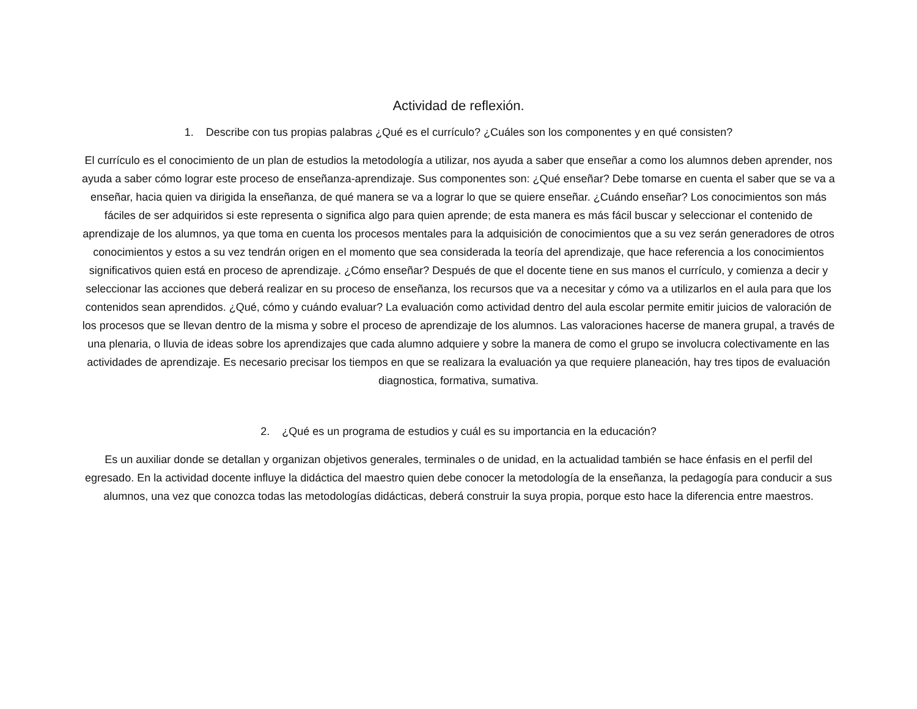Actividad de reflexión.
1. Describe con tus propias palabras ¿Qué es el currículo? ¿Cuáles son los componentes y en qué consisten?
El currículo es el conocimiento de un plan de estudios la metodología a utilizar, nos ayuda a saber que enseñar a como los alumnos deben aprender, nos ayuda a saber cómo lograr este proceso de enseñanza-aprendizaje. Sus componentes son: ¿Qué enseñar? Debe tomarse en cuenta el saber que se va a enseñar, hacia quien va dirigida la enseñanza, de qué manera se va a lograr lo que se quiere enseñar. ¿Cuándo enseñar? Los conocimientos son más fáciles de ser adquiridos si este representa o significa algo para quien aprende; de esta manera es más fácil buscar y seleccionar el contenido de aprendizaje de los alumnos, ya que toma en cuenta los procesos mentales para la adquisición de conocimientos que a su vez serán generadores de otros conocimientos y estos a su vez tendrán origen en el momento que sea considerada la teoría del aprendizaje, que hace referencia a los conocimientos significativos quien está en proceso de aprendizaje. ¿Cómo enseñar? Después de que el docente tiene en sus manos el currículo, y comienza a decir y seleccionar las acciones que deberá realizar en su proceso de enseñanza, los recursos que va a necesitar y cómo va a utilizarlos en el aula para que los contenidos sean aprendidos. ¿Qué, cómo y cuándo evaluar? La evaluación como actividad dentro del aula escolar permite emitir juicios de valoración de los procesos que se llevan dentro de la misma y sobre el proceso de aprendizaje de los alumnos. Las valoraciones hacerse de manera grupal, a través de una plenaria, o lluvia de ideas sobre los aprendizajes que cada alumno adquiere y sobre la manera de como el grupo se involucra colectivamente en las actividades de aprendizaje. Es necesario precisar los tiempos en que se realizara la evaluación ya que requiere planeación, hay tres tipos de evaluación diagnostica, formativa, sumativa.
2. ¿Qué es un programa de estudios y cuál es su importancia en la educación?
Es un auxiliar donde se detallan y organizan objetivos generales, terminales o de unidad, en la actualidad también se hace énfasis en el perfil del egresado. En la actividad docente influye la didáctica del maestro quien debe conocer la metodología de la enseñanza, la pedagogía para conducir a sus alumnos, una vez que conozca todas las metodologías didácticas, deberá construir la suya propia, porque esto hace la diferencia entre maestros.